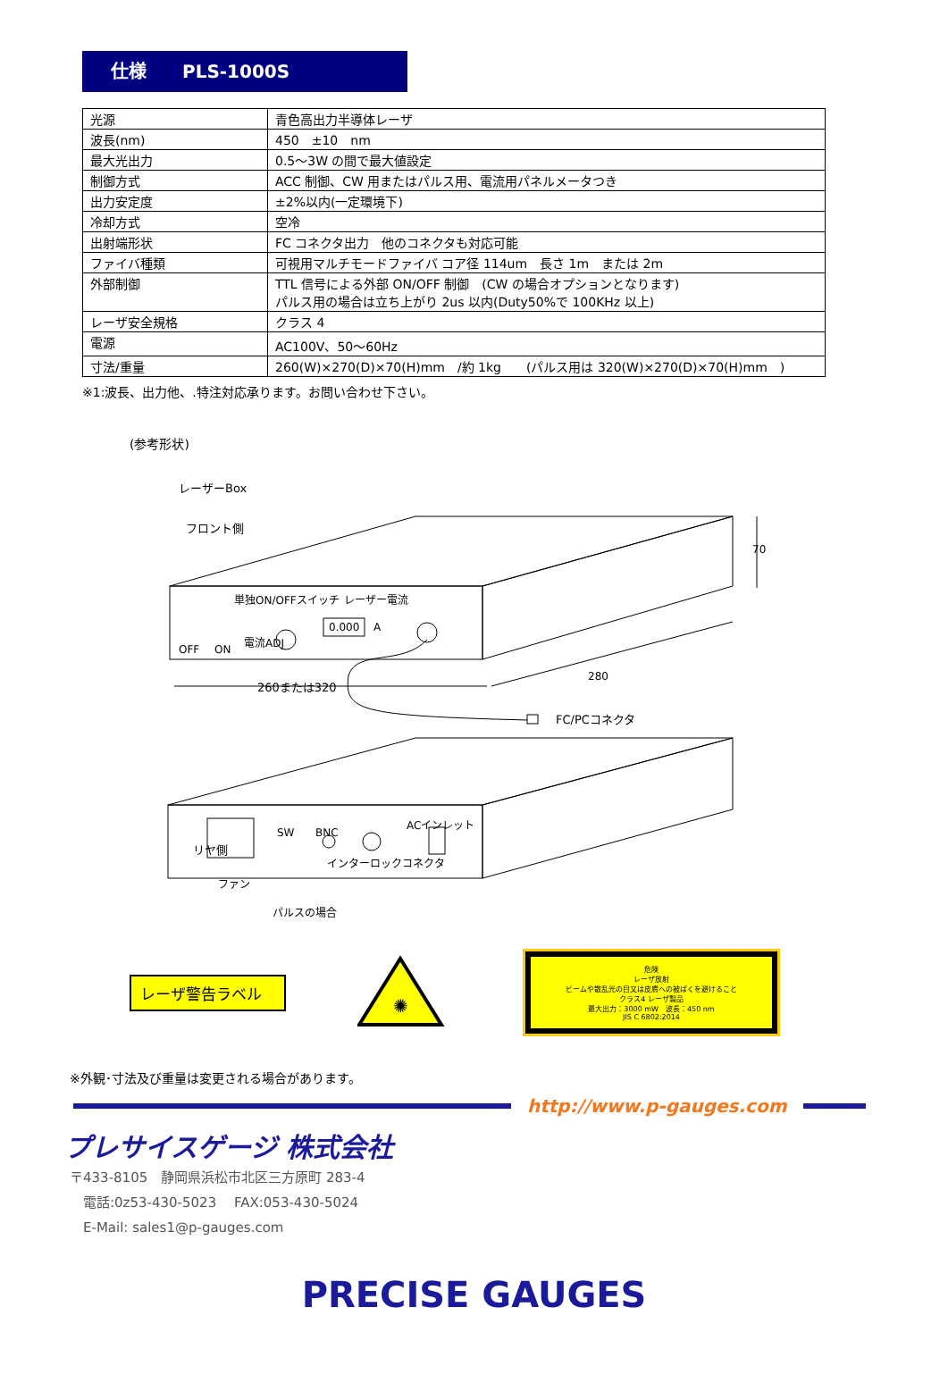仕様　　PLS-1000S
| 光源 | 青色高出力半導体レーザ |
| 波長(nm) | 450 ±10 nm |
| 最大光出力 | 0.5～3W の間で最大値設定 |
| 制御方式 | ACC 制御、CW 用またはパルス用、電流用パネルメータつき |
| 出力安定度 | ±2%以内(一定環境下) |
| 冷却方式 | 空冷 |
| 出射端形状 | FC コネクタ出力 他のコネクタも対応可能 |
| ファイバ種類 | 可視用マルチモードファイバ コア径 114um 長さ 1m または 2m |
| 外部制御 | TTL 信号による外部 ON/OFF 制御 (CW の場合オプションとなります) パルス用の場合は立ち上がり 2us 以内(Duty50%で 100KHz 以上) |
| レーザ安全規格 | クラス 4 |
| 電源 | AC100V、50～60Hz |
| 寸法/重量 | 260(W)×270(D)×70(H)mm /約 1kg (パルス用は 320(W)×270(D)×70(H)mm ) |
※1:波長、出力他、.特注対応承ります。お問い合わせ下さい。
(参考形状)
レーザーBox
フロント側
単独ON/OFFスイッチ
レーザー電流
0.000
A
電流ADJ
OFF
ON
70
280
260または320
FC/PCコネクタ
リヤ側
SW
BNC
ACインレット
ファン
インターロックコネクタ
パルスの場合
レーザ警告ラベル
✺
危険
レーザ放射
ビームや散乱光の目又は皮膚への被ばくを避けること
クラス4 レーザ製品
最大出力：3000 mW　波長：450 nm
JIS C 6802:2014
※外観･寸法及び重量は変更される場合があります。
http://www.p-gauges.com
プレサイスゲージ 株式会社
〒433-8105　静岡県浜松市北区三方原町 283-4
　電話:0z53-430-5023　 FAX:053-430-5024
　E-Mail: sales1@p-gauges.com
PRECISE GAUGES